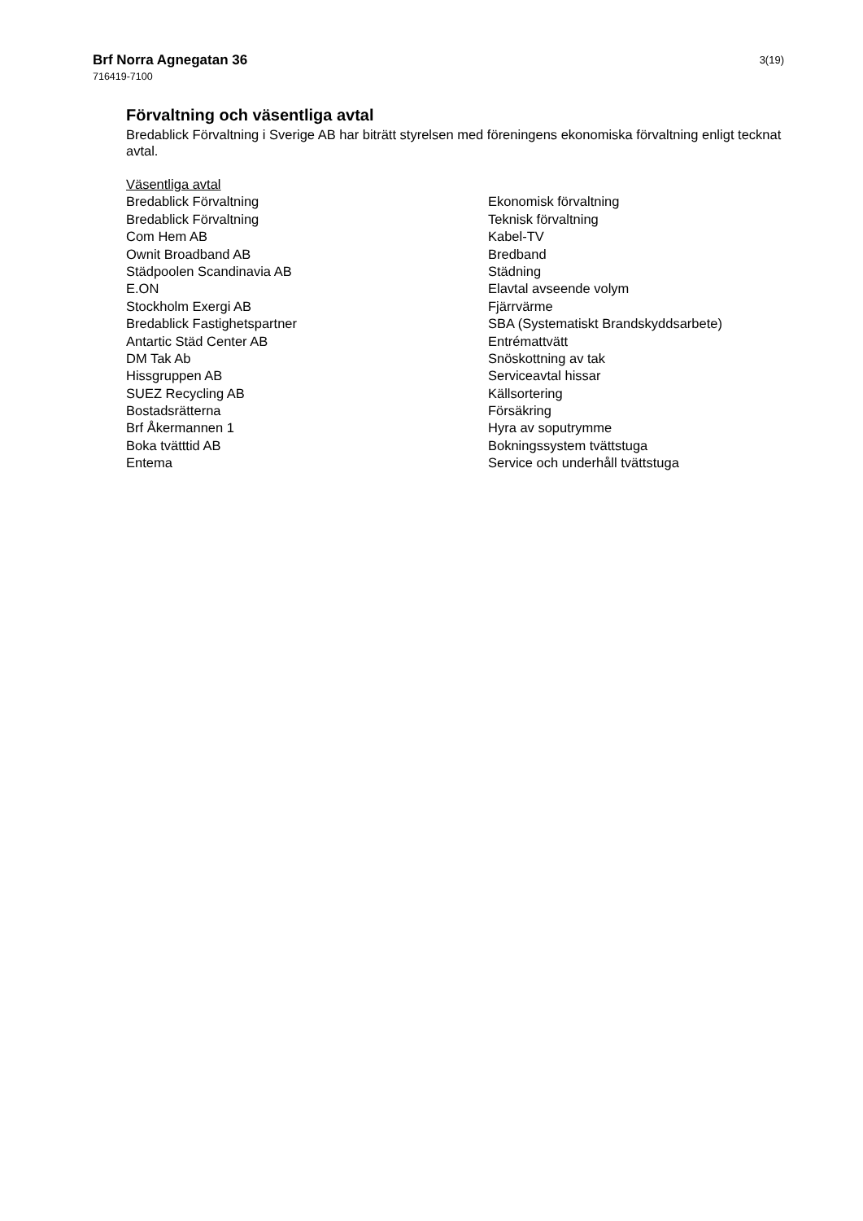Brf Norra Agnegatan 36
716419-7100
3(19)
Förvaltning och väsentliga avtal
Bredablick Förvaltning i Sverige AB har biträtt styrelsen med föreningens ekonomiska förvaltning enligt tecknat avtal.
| Väsentliga avtal | |
| Bredablick Förvaltning | Ekonomisk förvaltning |
| Bredablick Förvaltning | Teknisk förvaltning |
| Com Hem AB | Kabel-TV |
| Ownit Broadband AB | Bredband |
| Städpoolen Scandinavia AB | Städning |
| E.ON | Elavtal avseende volym |
| Stockholm Exergi AB | Fjärrvärme |
| Bredablick Fastighetspartner | SBA (Systematiskt Brandskyddsarbete) |
| Antartic Städ Center AB | Entrémattvätt |
| DM Tak Ab | Snöskottning av tak |
| Hissgruppen AB | Serviceavtal hissar |
| SUEZ Recycling AB | Källsortering |
| Bostadsrätterna | Försäkring |
| Brf Åkermannen 1 | Hyra av soputrymme |
| Boka tvätttid AB | Bokningssystem tvättstuga |
| Entema | Service och underhåll tvättstuga |